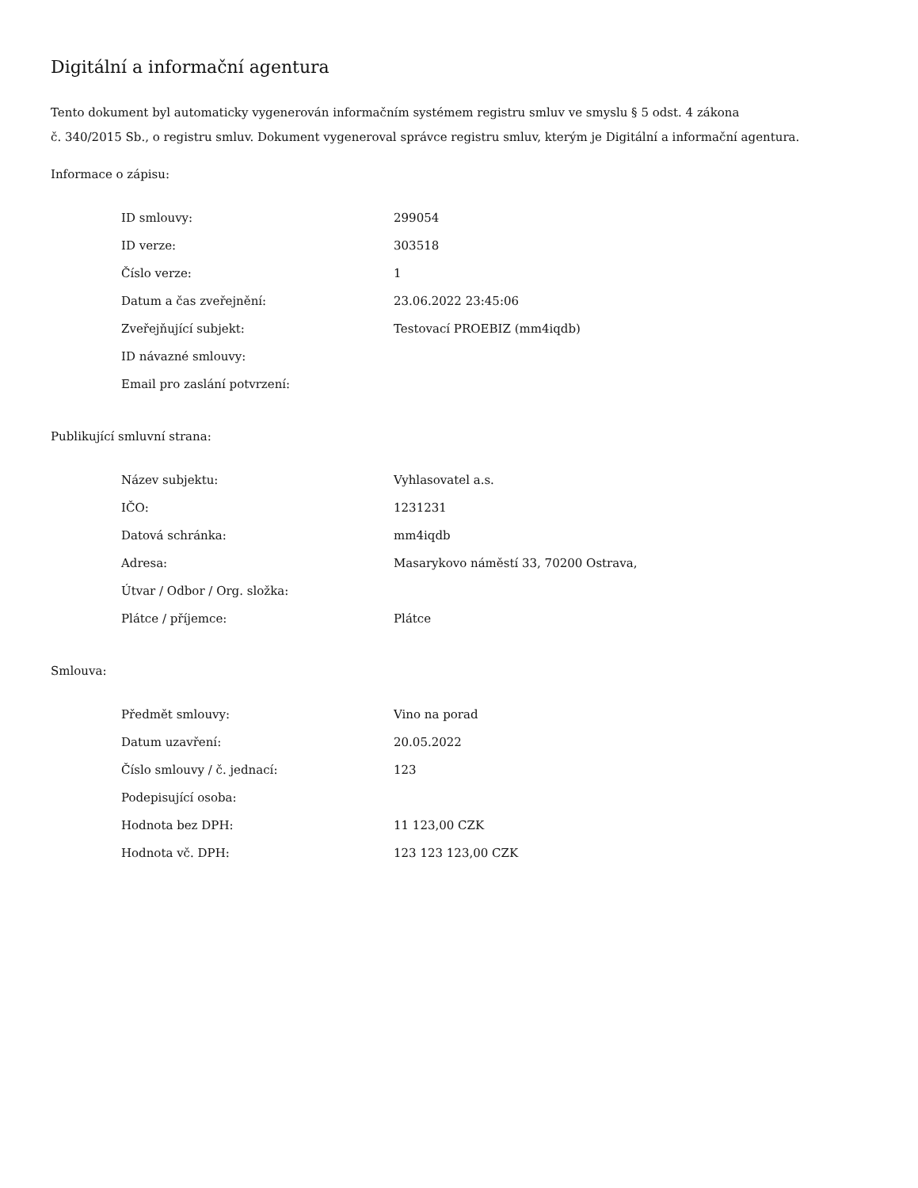Digitální a informační agentura
Tento dokument byl automaticky vygenerován informačním systémem registru smluv ve smyslu § 5 odst. 4 zákona
č. 340/2015 Sb., o registru smluv. Dokument vygeneroval správce registru smluv, kterým je Digitální a informační agentura.
Informace o zápisu:
| ID smlouvy: | 299054 |
| ID verze: | 303518 |
| Číslo verze: | 1 |
| Datum a čas zveřejnění: | 23.06.2022 23:45:06 |
| Zveřejňující subjekt: | Testovací PROEBIZ (mm4iqdb) |
| ID návazné smlouvy: | |
| Email pro zaslání potvrzení: | |
Publikující smluvní strana:
| Název subjektu: | Vyhlasovatel a.s. |
| IČO: | 1231231 |
| Datová schránka: | mm4iqdb |
| Adresa: | Masarykovo náměstí 33, 70200 Ostrava, |
| Útvar / Odbor / Org. složka: | |
| Plátce / příjemce: | Plátce |
Smlouva:
| Předmět smlouvy: | Vino na porad |
| Datum uzavření: | 20.05.2022 |
| Číslo smlouvy / č. jednací: | 123 |
| Podepisující osoba: | |
| Hodnota bez DPH: | 11 123,00 CZK |
| Hodnota vč. DPH: | 123 123 123,00 CZK |